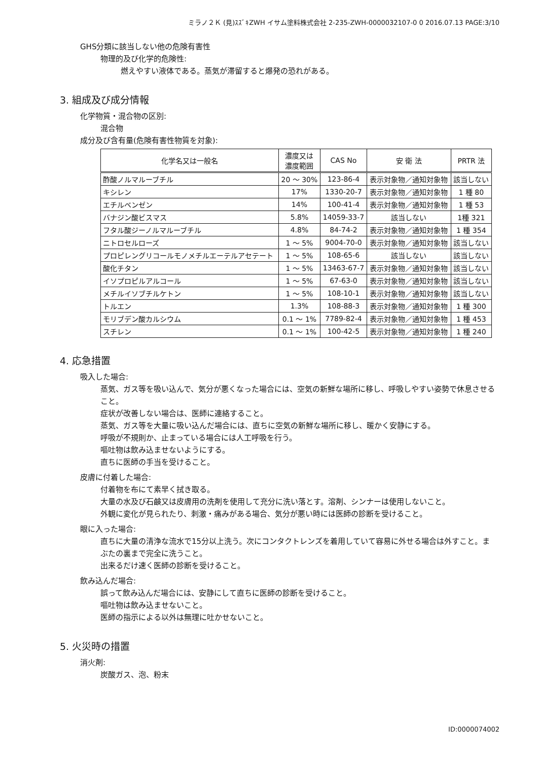ミラノ２Ｋ (見)ｽｽﾞｷZWH イサム塗料株式会社 2-235-ZWH-0000032107-0 0 2016.07.13 PAGE:3/10
GHS分類に該当しない他の危険有害性
物理的及び化学的危険性:
燃えやすい液体である。蒸気が滞留すると爆発の恐れがある。
3. 組成及び成分情報
化学物質・混合物の区別:
混合物
成分及び含有量(危険有害性物質を対象):
| 化学名又は一般名 | 濃度又は 濃度範囲 | CAS No | 安 衛 法 | PRTR 法 |
| --- | --- | --- | --- | --- |
| 酢酸ノルマルーブチル | 20 ～ 30% | 123-86-4 | 表示対象物／通知対象物 | 該当しない |
| キシレン | 17% | 1330-20-7 | 表示対象物／通知対象物 | 1 種 80 |
| エチルベンゼン | 14% | 100-41-4 | 表示対象物／通知対象物 | 1 種 53 |
| バナジン酸ビスマス | 5.8% | 14059-33-7 | 該当しない | 1種 321 |
| フタル酸ジーノルマルーブチル | 4.8% | 84-74-2 | 表示対象物／通知対象物 | 1 種 354 |
| ニトロセルローズ | 1 ～ 5% | 9004-70-0 | 表示対象物／通知対象物 | 該当しない |
| プロピレングリコールモノメチルエーテルアセテート | 1 ～ 5% | 108-65-6 | 該当しない | 該当しない |
| 酸化チタン | 1 ～ 5% | 13463-67-7 | 表示対象物／通知対象物 | 該当しない |
| イソプロピルアルコール | 1 ～ 5% | 67-63-0 | 表示対象物／通知対象物 | 該当しない |
| メチルイソブチルケトン | 1 ～ 5% | 108-10-1 | 表示対象物／通知対象物 | 該当しない |
| トルエン | 1.3% | 108-88-3 | 表示対象物／通知対象物 | 1 種 300 |
| モリブデン酸カルシウム | 0.1 ～ 1% | 7789-82-4 | 表示対象物／通知対象物 | 1 種 453 |
| スチレン | 0.1 ～ 1% | 100-42-5 | 表示対象物／通知対象物 | 1 種 240 |
4. 応急措置
吸入した場合:
蒸気、ガス等を吸い込んで、気分が悪くなった場合には、空気の新鮮な場所に移し、呼吸しやすい姿勢で休息させること。
症状が改善しない場合は、医師に連絡すること。
蒸気、ガス等を大量に吸い込んだ場合には、直ちに空気の新鮮な場所に移し、暖かく安静にする。
呼吸が不規則か、止まっている場合には人工呼吸を行う。
嘔吐物は飲み込ませないようにする。
直ちに医師の手当を受けること。
皮膚に付着した場合:
付着物を布にて素早く拭き取る。
大量の水及び石鹸又は皮膚用の洗剤を使用して充分に洗い落とす。溶剤、シンナーは使用しないこと。
外観に変化が見られたり、刺激・痛みがある場合、気分が悪い時には医師の診断を受けること。
眼に入った場合:
直ちに大量の清浄な流水で15分以上洗う。次にコンタクトレンズを着用していて容易に外せる場合は外すこと。まぶたの裏まで完全に洗うこと。
出来るだけ速く医師の診断を受けること。
飲み込んだ場合:
誤って飲み込んだ場合には、安静にして直ちに医師の診断を受けること。
嘔吐物は飲み込ませないこと。
医師の指示による以外は無理に吐かせないこと。
5. 火災時の措置
消火剤:
炭酸ガス、泡、粉末
ID:0000074002